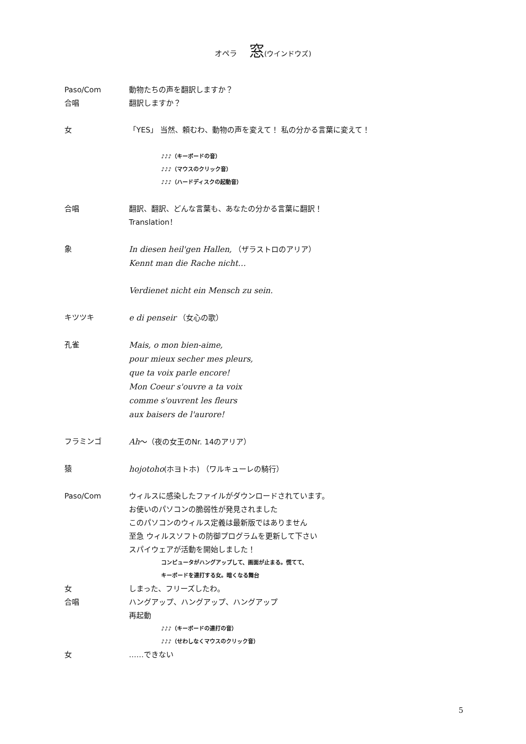オペラ 窓(ウインドウズ)
Paso/Com 動物たちの声を翻訳しますか？
合唱 翻訳しますか？
女 「YES」 当然、頼むわ、動物の声を変えて！ 私の分かる言葉に変えて！
♪♪♪（キーボードの音）
♪♪♪（マウスのクリック音）
♪♪♪（ハードディスクの起動音）
合唱 翻訳、翻訳、どんな言葉も、あなたの分かる言葉に翻訳！
Translation！
象 In diesen heil'gen Hallen, （ザラストロのアリア）
Kennt man die Rache nicht…
Verdienet nicht ein Mensch zu sein.
キツツキ e di penseir （女心の歌）
孔雀 Mais, o mon bien-aime,
pour mieux secher mes pleurs,
que ta voix parle encore!
Mon Coeur s'ouvre a ta voix
comme s'ouvrent les fleurs
aux baisers de l'aurore!
フラミンゴ Ah～（夜の女王のNr. 14のアリア）
猿 hojotoho(ホヨトホ) （ワルキューレの騎行）
Paso/Com ウィルスに感染したファイルがダウンロードされています。
お使いのパソコンの脆弱性が発見されました
このパソコンのウィルス定義は最新版ではありません
至急 ウィルスソフトの防御プログラムを更新して下さい
スパイウェアが活動を開始しました！
コンピュータがハングアップして、画面が止まる。慌てて、
キーボードを連打する女。暗くなる舞台
女 しまった、フリーズしたわ。
合唱 ハングアップ、ハングアップ、ハングアップ
再起動
♪♪♪（キーボードの連打の音）
♪♪♪（せわしなくマウスのクリック音）
女 ……できない
5